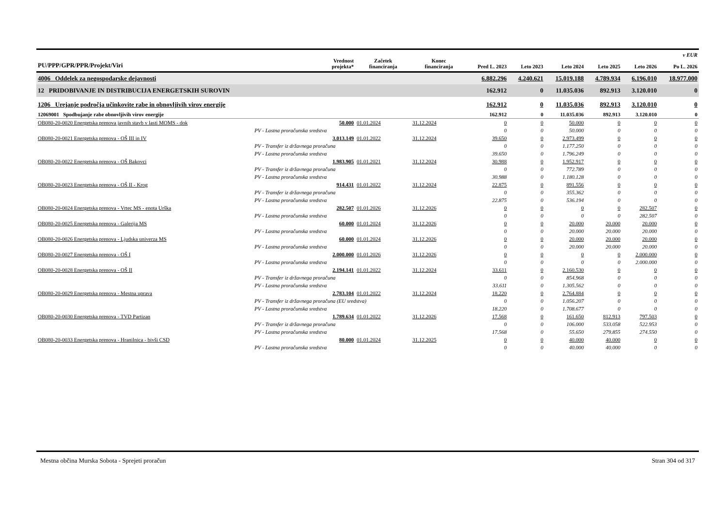| PU/PPP/GPR/PPR/Projekt/Viri | Vrednost projekta* | Začetek financiranja | Konec financiranja | Pred L. 2023 | Leto 2023 | Leto 2024 | Leto 2025 | Leto 2026 | v EUR Po L. 2026 |
| --- | --- | --- | --- | --- | --- | --- | --- | --- | --- |
| 4006 Oddelek za negospodarske dejavnosti | | | | 6.882.296 | 4.240.621 | 15.019.188 | 4.789.934 | 6.196.010 | 18.977.000 |
| 12 PRIDOBIVANJE IN DISTRIBUCIJA ENERGETSKIH SUROVIN | | | | 162.912 | 0 | 11.035.036 | 892.913 | 3.120.010 | 0 |
| 1206 Urejanje področja učinkovite rabe in obnovljivih virov energije | | | | 162.912 | 0 | 11.035.036 | 892.913 | 3.120.010 | 0 |
| 12069001 Spodbujanje rabe obnovljivih virov energije | | | | 162.912 | 0 | 11.035.036 | 892.913 | 3.120.010 | 0 |
| OB080-20-0020 Energetska prenova javnih stavb v lasti MOMS - dok | 50.000 | 01.01.2024 | 31.12.2024 | 0 | 0 | 50.000 | 0 | 0 | 0 |
| PV - Lastna proračunska sredstva | | | | 0 | 0 | 50.000 | 0 | 0 | 0 |
| OB080-20-0021 Energetska prenova - OŠ III in IV | 3.013.149 | 01.01.2022 | 31.12.2024 | 39.650 | 0 | 2.973.499 | 0 | 0 | 0 |
| PV - Transfer iz državnega proračuna | | | | 0 | 0 | 1.177.250 | 0 | 0 | 0 |
| PV - Lastna proračunska sredstva | | | | 39.650 | 0 | 1.796.249 | 0 | 0 | 0 |
| OB080-20-0022 Energetska prenova - OŠ Bakovci | 1.983.905 | 01.01.2021 | 31.12.2024 | 30.988 | 0 | 1.952.917 | 0 | 0 | 0 |
| PV - Transfer iz državnega proračuna | | | | 0 | 0 | 772.789 | 0 | 0 | 0 |
| PV - Lastna proračunska sredstva | | | | 30.988 | 0 | 1.180.128 | 0 | 0 | 0 |
| OB080-20-0023 Energetska prenova - OŠ II - Krog | 914.431 | 01.01.2022 | 31.12.2024 | 22.875 | 0 | 891.556 | 0 | 0 | 0 |
| PV - Transfer iz državnega proračuna | | | | 0 | 0 | 355.362 | 0 | 0 | 0 |
| PV - Lastna proračunska sredstva | | | | 22.875 | 0 | 536.194 | 0 | 0 | 0 |
| OB080-20-0024 Energetska prenova - Vrtec MS - enota Urška | 282.507 | 01.01.2026 | 31.12.2026 | 0 | 0 | 0 | 0 | 282.507 | 0 |
| PV - Lastna proračunska sredstva | | | | 0 | 0 | 0 | 0 | 282.507 | 0 |
| OB080-20-0025 Energetska prenova - Galerija MS | 60.000 | 01.01.2024 | 31.12.2026 | 0 | 0 | 20.000 | 20.000 | 20.000 | 0 |
| PV - Lastna proračunska sredstva | | | | 0 | 0 | 20.000 | 20.000 | 20.000 | 0 |
| OB080-20-0026 Energetska prenova - Ljudska univerza MS | 60.000 | 01.01.2024 | 31.12.2026 | 0 | 0 | 20.000 | 20.000 | 20.000 | 0 |
| PV - Lastna proračunska sredstva | | | | 0 | 0 | 20.000 | 20.000 | 20.000 | 0 |
| OB080-20-0027 Energetska prenova - OŠ I | 2.000.000 | 01.01.2026 | 31.12.2026 | 0 | 0 | 0 | 0 | 2.000.000 | 0 |
| PV - Lastna proračunska sredstva | | | | 0 | 0 | 0 | 0 | 2.000.000 | 0 |
| OB080-20-0028 Energetska prenova - OŠ II | 2.194.141 | 01.01.2022 | 31.12.2024 | 33.611 | 0 | 2.160.530 | 0 | 0 | 0 |
| PV - Transfer iz državnega proračuna | | | | 0 | 0 | 854.968 | 0 | 0 | 0 |
| PV - Lastna proračunska sredstva | | | | 33.611 | 0 | 1.305.562 | 0 | 0 | 0 |
| OB080-20-0029 Energetska prenova - Mestna uprava | 2.783.104 | 01.01.2022 | 31.12.2024 | 18.220 | 0 | 2.764.884 | 0 | 0 | 0 |
| PV - Transfer iz državnega proračuna (EU sredstva) | | | | 0 | 0 | 1.056.207 | 0 | 0 | 0 |
| PV - Lastna proračunska sredstva | | | | 18.220 | 0 | 1.708.677 | 0 | 0 | 0 |
| OB080-20-0030 Energetska prenova - TVD Partizan | 1.789.634 | 01.01.2022 | 31.12.2026 | 17.568 | 0 | 161.650 | 812.913 | 797.503 | 0 |
| PV - Transfer iz državnega proračuna | | | | 0 | 0 | 106.000 | 533.058 | 522.953 | 0 |
| PV - Lastna proračunska sredstva | | | | 17.568 | 0 | 55.650 | 279.855 | 274.550 | 0 |
| OB080-20-0033 Energetska prenova - Hranilnica - bivši CSD | 80.000 | 01.01.2024 | 31.12.2025 | 0 | 0 | 40.000 | 40.000 | 0 | 0 |
| PV - Lastna proračunska sredstva | | | | 0 | 0 | 40.000 | 40.000 | 0 | 0 |
Mestna občina Murska Sobota - Sprejeti proračun Stran 304 od 317